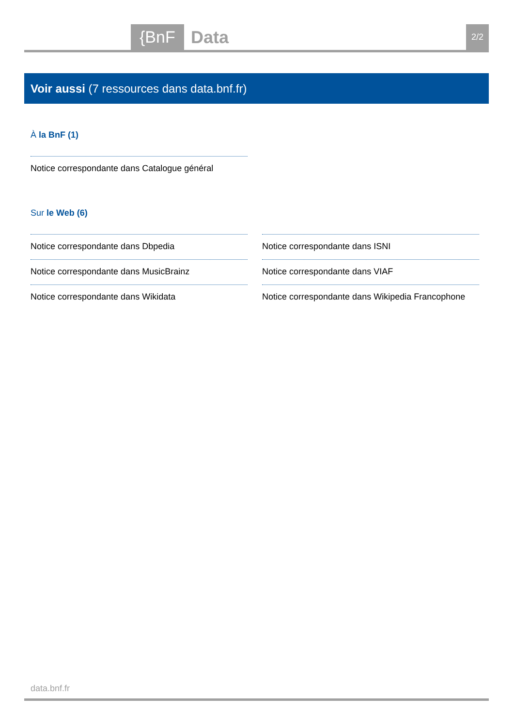{BnF Data 2/2
Voir aussi (7 ressources dans data.bnf.fr)
À la BnF (1)
Notice correspondante dans Catalogue général
Sur le Web (6)
Notice correspondante dans Dbpedia
Notice correspondante dans MusicBrainz
Notice correspondante dans Wikidata
Notice correspondante dans ISNI
Notice correspondante dans VIAF
Notice correspondante dans Wikipedia Francophone
data.bnf.fr